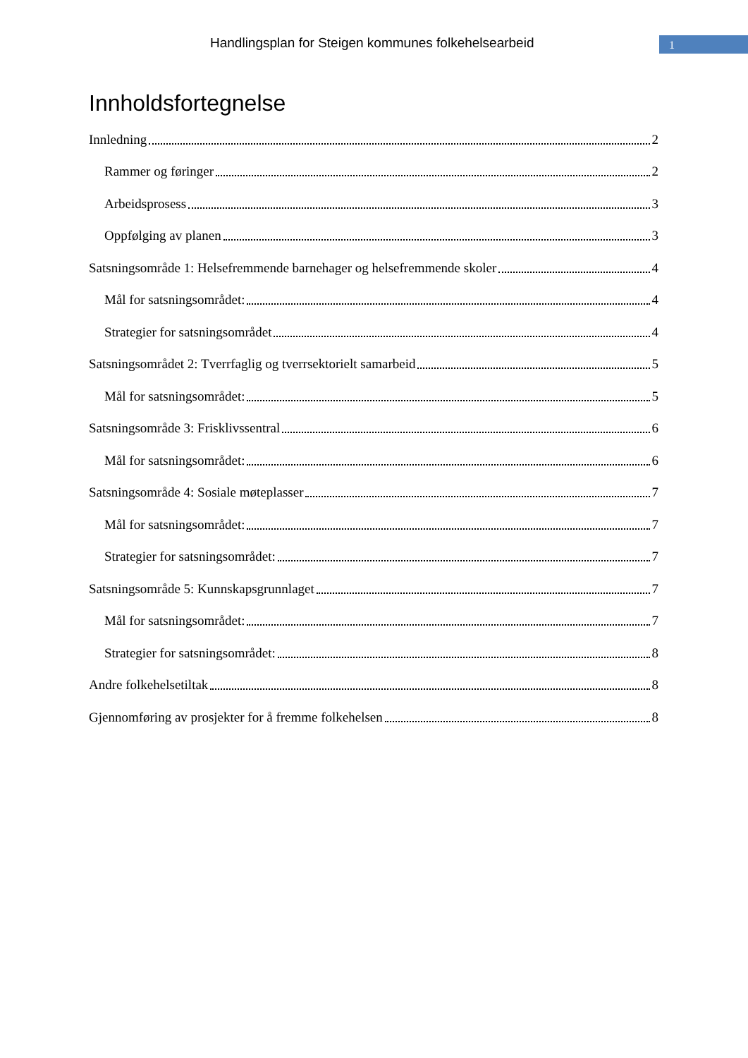Handlingsplan for Steigen kommunes folkehelsearbeid
1
Innholdsfortegnelse
Innledning 2
Rammer og føringer 2
Arbeidsprosess 3
Oppfølging av planen 3
Satsningsområde 1: Helsefremmende barnehager og helsefremmende skoler 4
Mål for satsningsområdet: 4
Strategier for satsningsområdet 4
Satsningsområdet 2: Tverrfaglig og tverrsektorielt samarbeid 5
Mål for satsningsområdet: 5
Satsningsområde 3: Frisklivssentral 6
Mål for satsningsområdet: 6
Satsningsområde 4: Sosiale møteplasser 7
Mål for satsningsområdet: 7
Strategier for satsningsområdet: 7
Satsningsområde 5: Kunnskapsgrunnlaget 7
Mål for satsningsområdet: 7
Strategier for satsningsområdet: 8
Andre folkehelsetiltak 8
Gjennomføring av prosjekter for å fremme folkehelsen 8